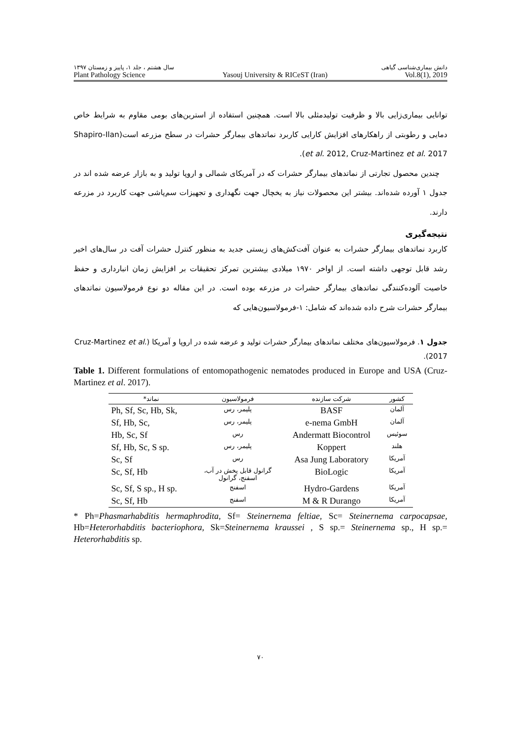دانش بیماری‌شناسی گیاهی سال هشتم ، جلد ۱، پاییز و زمستان ۱۳۹۷
Plant Pathology Science Yasouj University & RICeST (Iran) Vol.8(1), 2019
توانایی بیماری‌زایی بالا و ظرفیت تولیدمثلی بالا است. همچنین استفاده از استرین‌های بومی مقاوم به شرایط خاص دمایی و رطوبتی از راهکارهای افزایش کارایی کاربرد نماتدهای بیمارگر حشرات در سطح مزرعه است(Shapiro-Ilan et al. 2012, Cruz-Martinez et al. 2017).
چندین محصول تجارتی از نماتدهای بیمارگر حشرات که در آمریکای شمالی و اروپا تولید و به بازار عرضه شده اند در جدول ۱ آورده شده‌اند. بیشتر این محصولات نیاز به یخچال جهت نگهداری و تجهیزات سم‌پاشی جهت کاربرد در مزرعه دارند.
نتیجه‌گیری
کاربرد نماتدهای بیمارگر حشرات به عنوان آفت‌کش‌های زیستی جدید به منظور کنترل حشرات آفت در سال‌های اخیر رشد قابل توجهی داشته است. از اواخر ۱۹۷۰ میلادی بیشترین تمرکز تحقیقات بر افزایش زمان انبارداری و حفظ خاصیت آلوده‌کنندگی نماتدهای بیمارگر حشرات در مزرعه بوده است. در این مقاله دو نوع فرمولاسیون نماتدهای بیمارگر حشرات شرح داده شده‌اند که شامل: ۱-فرمولاسیون‌هایی که
جدول ۱. فرمولاسیون‌های مختلف نماتدهای بیمارگر حشرات تولید و عرضه شده در اروپا و آمریکا (Cruz-Martinez et al. 2017).
Table 1. Different formulations of entomopathogenic nematodes produced in Europe and USA (Cruz-Martinez et al. 2017).
| کشور | شرکت سازنده | فرمولاسیون | نماتد* |
| --- | --- | --- | --- |
| آلمان | BASF | پلیمر، رس | Ph, Sf, Sc, Hb, Sk, |
| آلمان | e-nema GmbH | پلیمر، رس | Sf, Hb, Sc, |
| سوئیس | Andermatt Biocontrol | رس | Hb, Sc, Sf |
| هلند | Koppert | پلیمر، رس | Sf, Hb, Sc, S sp. |
| آمریکا | Asa Jung Laboratory | رس | Sc, Sf |
| آمریکا | BioLogic | گرانول قابل پخش در آب، اسفنج، گرانول | Sc, Sf, Hb |
| آمریکا | Hydro-Gardens | اسفنج | Sc, Sf, S sp., H sp. |
| آمریکا | M & R Durango | اسفنج | Sc, Sf, Hb |
* Ph=Phasmarhabditis hermaphrodita, Sf= Steinernema feltiae, Sc= Steinernema carpocapsae, Hb=Heterorhabditis bacteriophora, Sk=Steinernema kraussei , S sp.= Steinernema sp., H sp.= Heterorhabditis sp.
۷۰